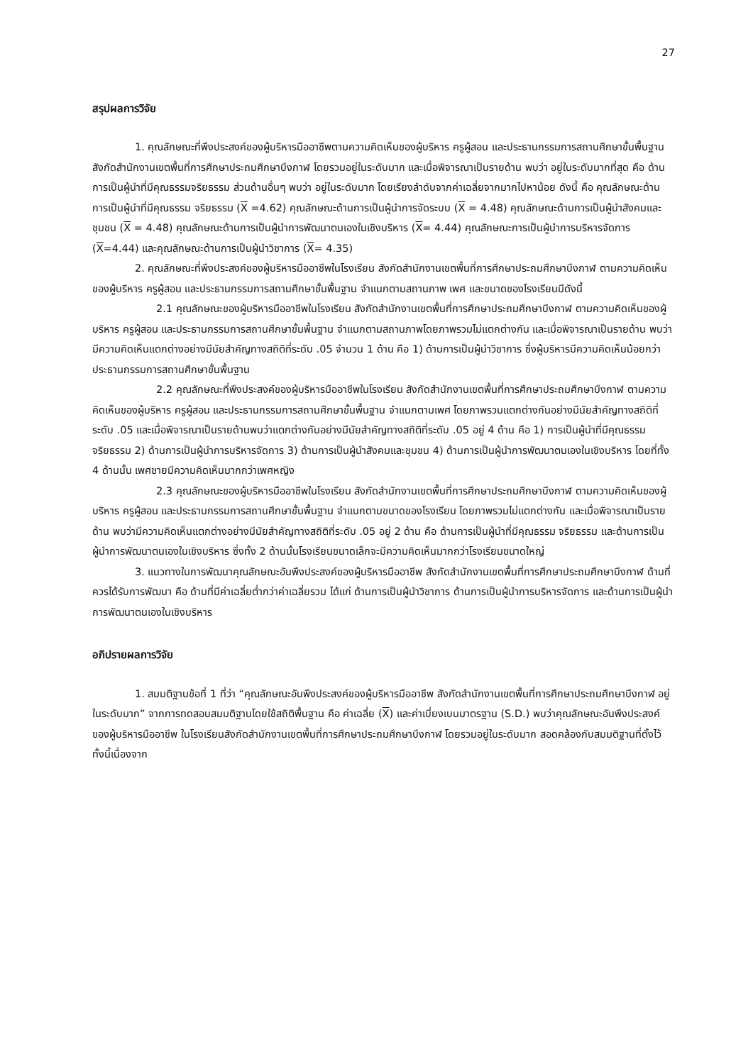27
สรุปผลการวิจัย
1. คุณลักษณะที่พึงประสงค์ของผู้บริหารมืออาชีพตามความคิดเห็นของผู้บริหาร ครูผู้สอน และประธานกรรมการสถานศึกษาขั้นพื้นฐาน สังกัดสำนักงานเขตพื้นที่การศึกษาประถมศึกษาบึงกาฬ โดยรวมอยู่ในระดับมาก และเมื่อพิจารณาเป็นรายด้าน พบว่า อยู่ในระดับมากที่สุด คือ ด้านการเป็นผู้นำที่มีคุณธรรมจริยธรรม ส่วนด้านอื่นๆ พบว่า อยู่ในระดับมาก โดยเรียงลำดับจากค่าเฉลี่ยจากมากไปหาน้อย ดังนี้ คือ คุณลักษณะด้านการเป็นผู้นำที่มีคุณธรรม จริยธรรม (X =4.62) คุณลักษณะด้านการเป็นผู้นำการจัดระบบ (X = 4.48) คุณลักษณะด้านการเป็นผู้นำสังคมและชุมชน (X = 4.48) คุณลักษณะด้านการเป็นผู้นำการพัฒนาตนเองในเชิงบริหาร (X= 4.44) คุณลักษณะการเป็นผู้นำการบริหารจัดการ (X=4.44) และคุณลักษณะด้านการเป็นผู้นำวิชาการ (X= 4.35)
2. คุณลักษณะที่พึงประสงค์ของผู้บริหารมืออาชีพในโรงเรียน สังกัดสำนักงานเขตพื้นที่การศึกษาประถมศึกษาบึงกาฬ ตามความคิดเห็นของผู้บริหาร ครูผู้สอน และประธานกรรมการสถานศึกษาขั้นพื้นฐาน จำแนกตามสถานภาพ เพศ และขนาดของโรงเรียนมีดังนี้
2.1 คุณลักษณะของผู้บริหารมืออาชีพในโรงเรียน สังกัดสำนักงานเขตพื้นที่การศึกษาประถมศึกษาบึงกาฬ ตามความคิดเห็นของผู้บริหาร ครูผู้สอน และประธานกรรมการสถานศึกษาขั้นพื้นฐาน จำแนกตามสถานภาพโดยภาพรวมไม่แตกต่างกัน และเมื่อพิจารณาเป็นรายด้าน พบว่า มีความคิดเห็นแตกต่างอย่างมีนัยสำคัญทางสถิติที่ระดับ .05 จำนวน 1 ด้าน คือ 1) ด้านการเป็นผู้นำวิชาการ ซึ่งผู้บริหารมีความคิดเห็นน้อยกว่าประธานกรรมการสถานศึกษาขั้นพื้นฐาน
2.2 คุณลักษณะที่พึงประสงค์ของผู้บริหารมืออาชีพในโรงเรียน สังกัดสำนักงานเขตพื้นที่การศึกษาประถมศึกษาบึงกาฬ ตามความคิดเห็นของผู้บริหาร ครูผู้สอน และประธานกรรมการสถานศึกษาขั้นพื้นฐาน จำแนกตามเพศ โดยภาพรวมแตกต่างกันอย่างมีนัยสำคัญทางสถิติที่ระดับ .05 และเมื่อพิจารณาเป็นรายด้านพบว่าแตกต่างกันอย่างมีนัยสำคัญทางสถิติที่ระดับ .05 อยู่ 4 ด้าน คือ 1) การเป็นผู้นำที่มีคุณธรรม จริยธรรม 2) ด้านการเป็นผู้นำการบริหารจัดการ 3) ด้านการเป็นผู้นำสังคมและชุมชน 4) ด้านการเป็นผู้นำการพัฒนาตนเองในเชิงบริหาร โดยที่ทั้ง 4 ด้านนั้น เพศชายมีความคิดเห็นมากกว่าเพศหญิง
2.3 คุณลักษณะของผู้บริหารมืออาชีพในโรงเรียน สังกัดสำนักงานเขตพื้นที่การศึกษาประถมศึกษาบึงกาฬ ตามความคิดเห็นของผู้บริหาร ครูผู้สอน และประธานกรรมการสถานศึกษาขั้นพื้นฐาน จำแนกตามขนาดของโรงเรียน โดยภาพรวมไม่แตกต่างกัน และเมื่อพิจารณาเป็นรายด้าน พบว่ามีความคิดเห็นแตกต่างอย่างมีนัยสำคัญทางสถิติที่ระดับ .05 อยู่ 2 ด้าน คือ ด้านการเป็นผู้นำที่มีคุณธรรม จริยธรรม และด้านการเป็นผู้นำการพัฒนาตนเองในเชิงบริหาร ซึ่งทั้ง 2 ด้านนั้นโรงเรียนขนาดเล็กจะมีความคิดเห็นมากกว่าโรงเรียนขนาดใหญ่
3. แนวทางในการพัฒนาคุณลักษณะอันพึงประสงค์ของผู้บริหารมืออาชีพ สังกัดสำนักงานเขตพื้นที่การศึกษาประถมศึกษาบึงกาฬ ด้านที่ควรได้รับการพัฒนา คือ ด้านที่มีค่าเฉลี่ยต่ำกว่าค่าเฉลี่ยรวม ได้แก่ ด้านการเป็นผู้นำวิชาการ ด้านการเป็นผู้นำการบริหารจัดการ และด้านการเป็นผู้นำการพัฒนาตนเองในเชิงบริหาร
อภิปรายผลการวิจัย
1. สมมติฐานข้อที่ 1 ที่ว่า “คุณลักษณะอันพึงประสงค์ของผู้บริหารมืออาชีพ สังกัดสำนักงานเขตพื้นที่การศึกษาประถมศึกษาบึงกาฬ อยู่ในระดับมาก” จากการทดสอบสมมติฐานโดยใช้สถิติพื้นฐาน คือ ค่าเฉลี่ย (X) และค่าเบี่ยงเบนมาตรฐาน (S.D.) พบว่าคุณลักษณะอันพึงประสงค์ของผู้บริหารมืออาชีพ ในโรงเรียนสังกัดสำนักงานเขตพื้นที่การศึกษาประถมศึกษาบึงกาฬ โดยรวมอยู่ในระดับมาก สอดคล้องกับสมมติฐานที่ตั้งไว้ ทั้งนี้เนื่องจาก